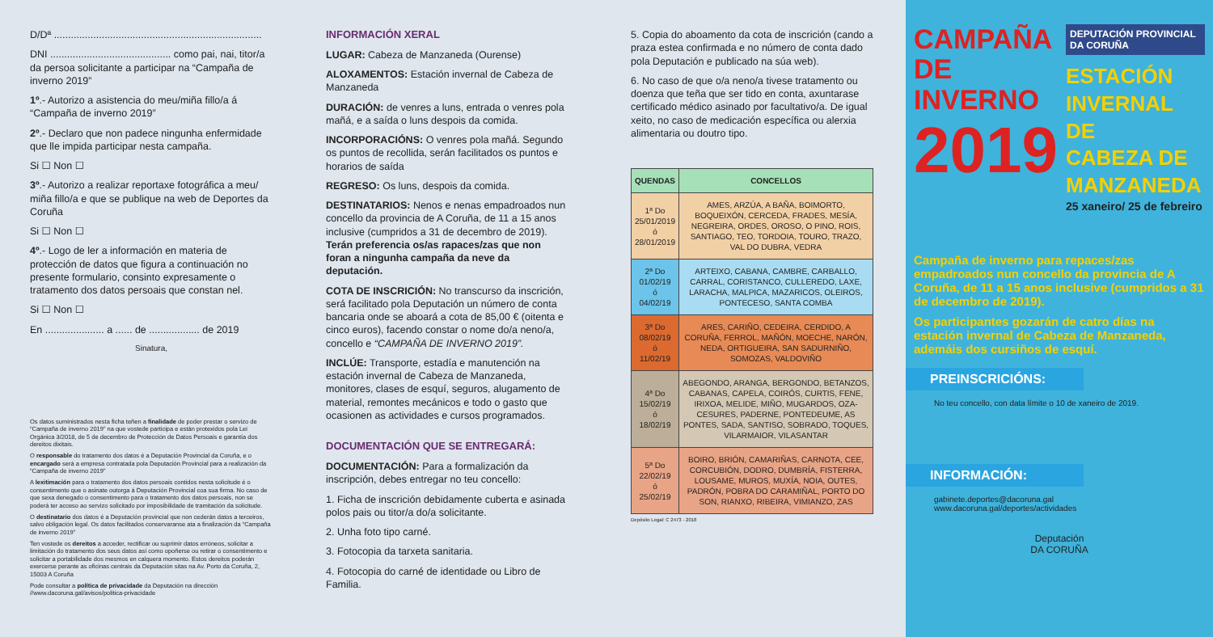D/Dª ..........................................................................
DNI ........................................... como pai, nai, titor/a da persoa solicitante a participar na “Campaña de inverno 2019”
1º.- Autorizo a asistencia do meu/miña fillo/a á “Campaña de inverno 2019”
2º.- Declaro que non padece ningunha enfermidade que lle impida participar nesta campaña.
Si ☐ Non ☐
3º.- Autorizo a realizar reportaxe fotográfica a meu/ miña fillo/a e que se publique na web de Deportes da Coruña
Si ☐ Non ☐
4º.- Logo de ler a información en materia de protección de datos que figura a continuación no presente formulario, consinto expresamente o tratamento dos datos persoais que constan nel.
Si ☐ Non ☐
En ..................... a ...... de .................. de 2019
Sinatura,
Os datos suministrados nesta ficha teñen a finalidade de poder prestar o servizo de “Campaña de inverno 2019” na que vostede participa e están protexidos pola Lei Orgánica 3/2018, de 5 de decembro de Protección de Datos Persoais e garantía dos dereitos dixitais.
O responsable do tratamento dos datos é a Deputación Provincial da Coruña, e o encargado será a empresa contratada pola Deputación Provincial para a realización da “Campaña de inverno 2019”
A lexitimación para o tratamento dos datos persoais contidos nesta solicitude é o consentimento que o asinate outorga á Deputación Provincial coa sua firma. No caso de que sexa denegado o consentimento para o tratamento dos datos persoais, non se poderá ter acceso ao servizo solicitado por imposibilidade de tramitación da solicitude.
O destinatario dos datos é a Deputación provincial que non cederán datos a terceiros, salvo obligación legal. Os datos facilitados conservaranse ata a finalización da “Campaña de inverno 2019”
Ten vostede os dereitos a acceder, rectificar ou suprimir datos erróneos, solicitar a limitación do tratamento dos seus datos así como opoñerse ou retirar o consentimento e solicitar a portabilidade dos mesmos en calquera momento. Estos dereitos poderán exercerse perante as oficinas centrais da Deputación sitas na Av. Porto da Coruña, 2, 15003 A Coruña
Pode consultar a política de privacidade da Deputación na dirección //www.dacoruna.gal/avisos/politica-privacidade
INFORMACIÓN XERAL
LUGAR: Cabeza de Manzaneda (Ourense)
ALOXAMENTOS: Estación invernal de Cabeza de Manzaneda
DURACIÓN: de venres a luns, entrada o venres pola mañá, e a saída o luns despois da comida.
INCORPORACIÓNS: O venres pola mañá. Segundo os puntos de recollida, serán facilitados os puntos e horarios de saída
REGRESO: Os luns, despois da comida.
DESTINATARIOS: Nenos e nenas empadroados nun concello da provincia de A Coruña, de 11 a 15 anos inclusive (cumpridos a 31 de decembro de 2019). Terán preferencia os/as rapaces/zas que non foran a ningunha campaña da neve da deputación.
COTA DE INSCRICIÓN: No transcurso da inscrición, será facilitado pola Deputación un número de conta bancaria onde se aboará a cota de 85,00 € (oitenta e cinco euros), facendo constar o nome do/a neno/a, concello e “CAMPAÑA DE INVERNO 2019”.
INCLÚE: Transporte, estadía e manutención na estación invernal de Cabeza de Manzaneda, monitores, clases de esquí, seguros, alugamento de material, remontes mecánicos e todo o gasto que ocasionen as actividades e cursos programados.
DOCUMENTACIÓN QUE SE ENTREGARÁ:
DOCUMENTACIÓN: Para a formalización da inscripción, debes entregar no teu concello:
1. Ficha de inscrición debidamente cuberta e asinada polos pais ou titor/a do/a solicitante.
2. Unha foto tipo carné.
3. Fotocopia da tarxeta sanitaria.
4. Fotocopia do carné de identidade ou Libro de Familia.
5. Copia do aboamento da cota de inscrición (cando a praza estea confirmada e no número de conta dado pola Deputación e publicado na súa web).
6. No caso de que o/a neno/a tivese tratamento ou doenza que teña que ser tido en conta, axuntarase certificado médico asinado por facultativo/a. De igual xeito, no caso de medicación específica ou alerxia alimentaria ou doutro tipo.
| QUENDAS | CONCELLOS |
| --- | --- |
| 1ª Do 25/01/2019 ó 28/01/2019 | AMES, ARZÚA, A BAÑA, BOIMORTO, BOQUEIXÓN, CERCEDA, FRADES, MESÍA, NEGREIRA, ORDES, OROSO, O PINO, ROIS, SANTIAGO, TEO, TORDOIA, TOURO, TRAZO, VAL DO DUBRA, VEDRA |
| 2ª Do 01/02/19 ó 04/02/19 | ARTEIXO, CABANA, CAMBRE, CARBALLO, CARRAL, CORISTANCO, CULLEREDO, LAXE, LARACHA, MALPICA, MAZARICOS, OLEIROS, PONTECESO, SANTA COMBA |
| 3ª Do 08/02/19 ó 11/02/19 | ARES, CARIÑO, CEDEIRA, CERDIDO, A CORUÑA, FERROL, MAÑÓN, MOECHE, NARÓN, NEDA, ORTIGUEIRA, SAN SADURNIÑO, SOMOZAS, VALDOVIÑO |
| 4ª Do 15/02/19 ó 18/02/19 | ABEGONDO, ARANGA, BERGONDO, BETANZOS, CABANAS, CAPELA, COIRÓS, CURTIS, FENE, IRIXOA, MELIDE, MIÑO, MUGARDOS, OZA-CESURES, PADERNE, PONTEDEUME, AS PONTES, SADA, SANTISO, SOBRADO, TOQUES, VILARMAIOR, VILASANTAR |
| 5ª Do 22/02/19 ó 25/02/19 | BOIRO, BRIÓN, CAMARIÑAS, CARNOTA, CEE, CORCUBIÓN, DODRO, DUMBRÍA, FISTERRA, LOUSAME, MUROS, MUXÍA, NOIA, OUTES, PADRÓN, POBRA DO CARAMIÑAL, PORTO DO SON, RIANXO, RIBEIRA, VIMIANZO, ZAS |
Depósito Legal: C 2473 - 2018
CAMPAÑA
DE INVERNO
2019
DEPUTACIÓN PROVINCIAL DA CORUÑA
ESTACIÓN
INVERNAL DE
CABEZA DE
MANZANEDA
25 xaneiro/ 25 de febreiro
Campaña de inverno para repaces/zas empadroados nun concello da provincia de A Coruña, de 11 a 15 anos inclusive (cumpridos a 31 de decembro de 2019).
Os participantes gozarán de catro días na estación invernal de Cabeza de Manzaneda, ademáis dos cursiños de esquí.
PREINSCRICIÓNS:
No teu concello, con data límite o 10 de xaneiro de 2019.
INFORMACIÓN:
gabinete.deportes@dacoruna.gal
www.dacoruna.gal/deportes/actividades
Deputación
DA CORUÑA